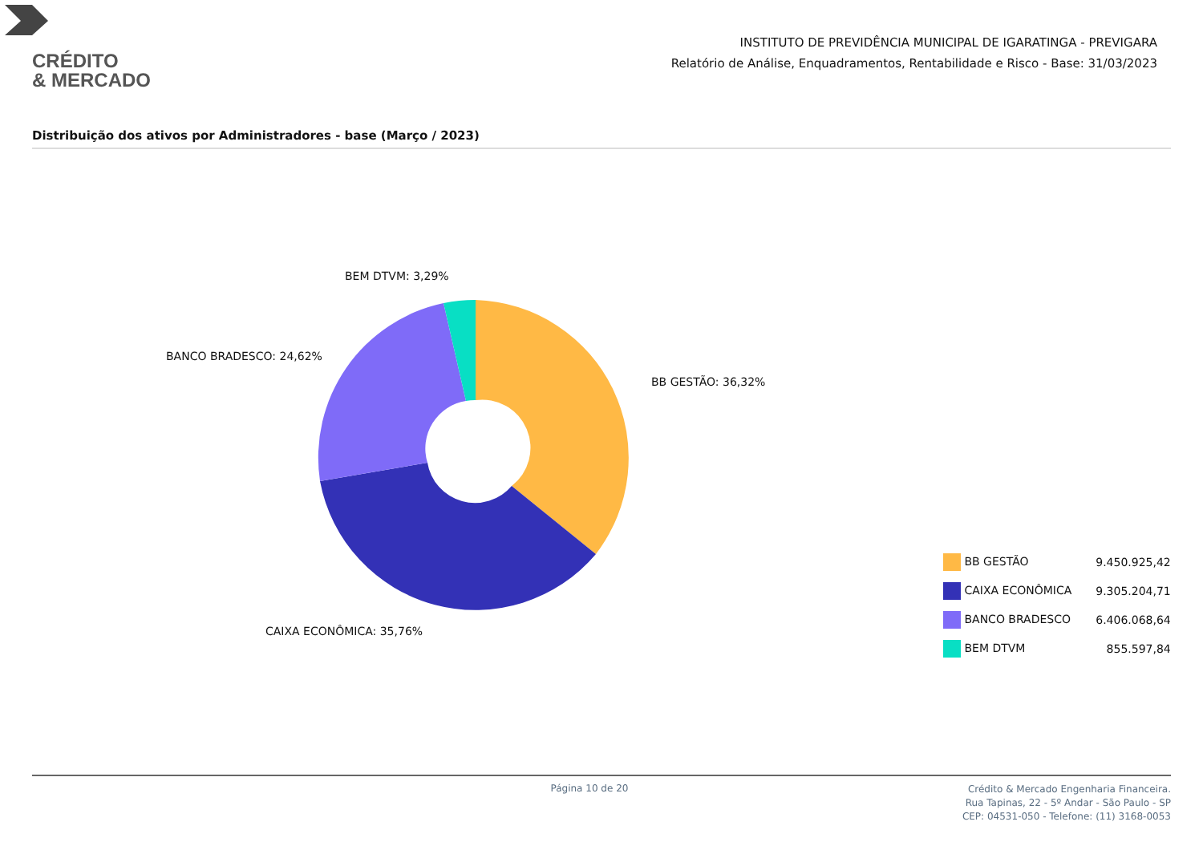CRÉDITO
& MERCADO
INSTITUTO DE PREVIDÊNCIA MUNICIPAL DE IGARATINGA - PREVIGARA
Relatório de Análise, Enquadramentos, Rentabilidade e Risco - Base: 31/03/2023
Distribuição dos ativos por Administradores - base (Março / 2023)
BEM DTVM: 3,29%
BANCO BRADESCO: 24,62%
BB GESTÃO: 36,32%
CAIXA ECONÔMICA: 35,76%
| BB GESTÃO | 9.450.925,42 |
| CAIXA ECONÔMICA | 9.305.204,71 |
| BANCO BRADESCO | 6.406.068,64 |
| BEM DTVM | 855.597,84 |
Página 10 de 20
Crédito & Mercado Engenharia Financeira.
Rua Tapinas, 22 - 5º Andar - São Paulo - SP
CEP: 04531-050 - Telefone: (11) 3168-0053